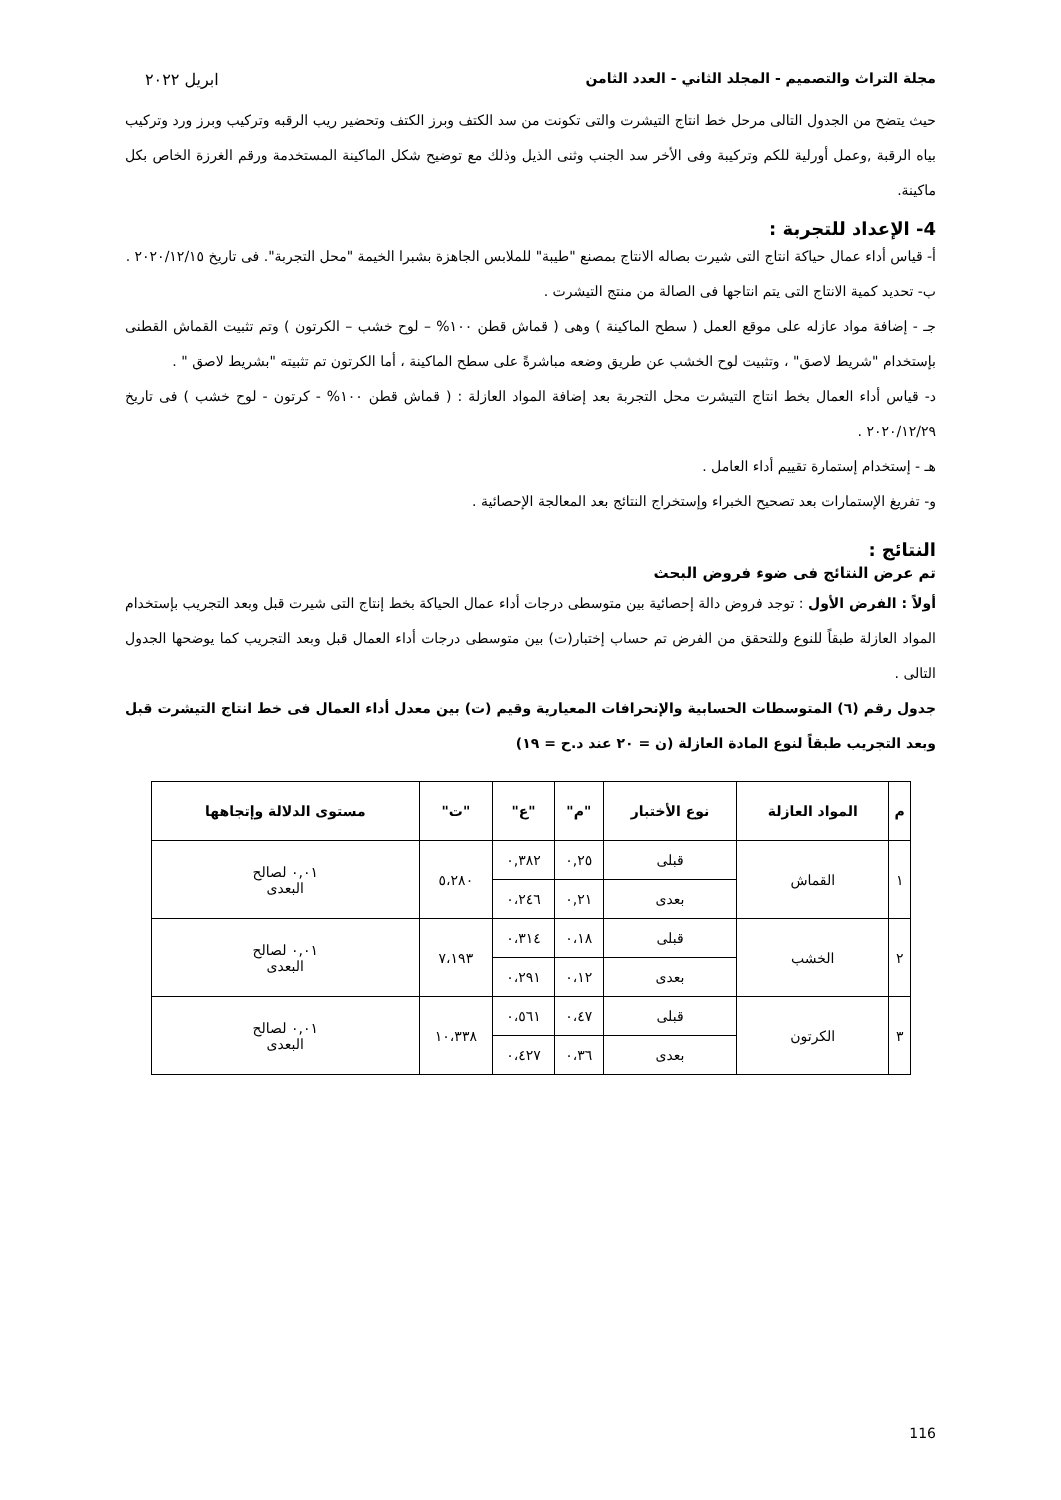مجلة التراث والتصميم - المجلد الثاني - العدد الثامن ابريل ٢٠٢٢
حيث يتضح من الجدول التالى مرحل خط انتاج التيشرت والتى تكونت من سد الكتف وبرز الكتف وتحضير ريب الرقبه وتركيب وبرز ورد وتركيب بياه الرقبة ,وعمل أورلية للكم وتركيبة وفى الأخر سد الجنب وثنى الذيل وذلك مع توضيح شكل الماكينة المستخدمة ورقم الغرزة الخاص بكل ماكينة.
4- الإعداد للتجربة :
أ- قياس أداء عمال حياكة انتاج التى شيرت بصاله الانتاج بمصنع "طيبة" للملابس الجاهزة بشبرا الخيمة "محل التجربة". فى تاريخ ٢٠٢٠/١٢/١٥ .
ب- تحديد كمية الانتاج التى يتم انتاجها فى الصالة من منتج التيشرت .
جـ - إضافة مواد عازله على موقع العمل ( سطح الماكينة ) وهى ( قماش قطن ١٠٠% – لوح خشب – الكرتون ) وتم تثبيت القماش القطنى بإستخدام "شريط لاصق" ، وتثبيت لوح الخشب عن طريق وضعه مباشرةً على سطح الماكينة ، أما الكرتون تم تثبيته "بشريط لاصق " .
د- قياس أداء العمال بخط انتاج التيشرت محل التجربة بعد إضافة المواد العازلة : ( قماش قطن ١٠٠% - كرتون - لوح خشب ) فى تاريخ ٢٠٢٠/١٢/٢٩ .
هـ - إستخدام إستمارة تقييم أداء العامل .
و- تفريغ الإستمارات بعد تصحيح الخبراء وإستخراج النتائج بعد المعالجة الإحصائية .
النتائج :
تم عرض النتائج فى ضوء فروض البحث
أولاً : الفرض الأول : توجد فروض دالة إحصائية بين متوسطى درجات أداء عمال الحياكة بخط إنتاج التى شيرت قبل وبعد التجريب بإستخدام المواد العازلة طبقاً للنوع وللتحقق من الفرض تم حساب إختبار(ت) بين متوسطى درجات أداء العمال قبل وبعد التجريب كما يوضحها الجدول التالى .
جدول رقم (٦) المتوسطات الحسابية والإنحرافات المعيارية وقيم (ت) بين معدل أداء العمال فى خط انتاج التيشرت قبل وبعد التجريب طبقاً لنوع المادة العازلة (ن = ٢٠ عند د.ح = ١٩)
| م | المواد العازلة | نوع الأختبار | "م" | "ع" | "ت" | مستوى الدلالة وإتجاهها |
| --- | --- | --- | --- | --- | --- | --- |
| ١ | القماش | قبلى | ٠,٢٥ | ٠,٣٨٢ | ٥،٢٨٠ | ٠,٠١ لصالح البعدى |
| | | بعدى | ٠,٢١ | ٠،٢٤٦ | | |
| ٢ | الخشب | قبلى | ٠،١٨ | ٠،٣١٤ | ٧،١٩٣ | ٠,٠١ لصالح البعدى |
| | | بعدى | ٠،١٢ | ٠،٢٩١ | | |
| ٣ | الكرتون | قبلى | ٠،٤٧ | ٠،٥٦١ | ١٠،٣٣٨ | ٠,٠١ لصالح البعدى |
| | | بعدى | ٠،٣٦ | ٠،٤٢٧ | | |
116